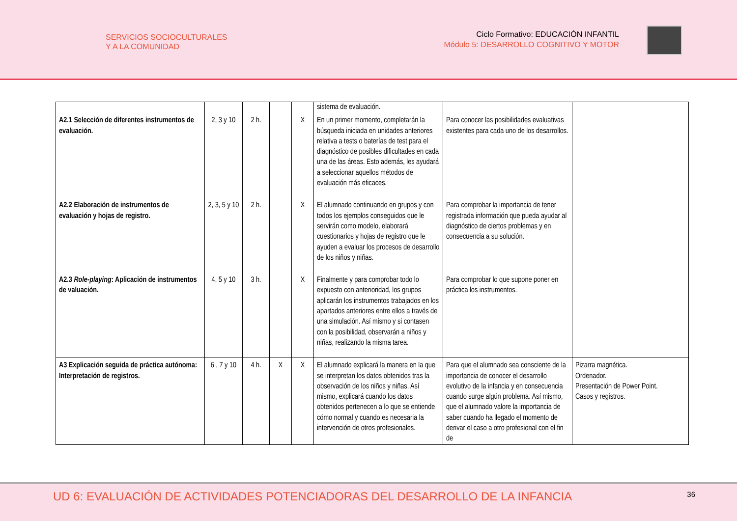SERVICIOS SOCIOCULTURALES
Y A LA COMUNIDAD
Ciclo Formativo: EDUCACIÓN INFANTIL
Módulo 5: DESARROLLO COGNITIVO Y MOTOR
| | | | | | sistema de evaluación. | | |
| A2.1 Selección de diferentes instrumentos de evaluación. | 2, 3 y 10 | 2 h. | | X | En un primer momento, completarán la búsqueda iniciada en unidades anteriores relativa a tests o baterías de test para el diagnóstico de posibles dificultades en cada una de las áreas. Esto además, les ayudará a seleccionar aquellos métodos de evaluación más eficaces. | Para conocer las posibilidades evaluativas existentes para cada uno de los desarrollos. | |
| A2.2 Elaboración de instrumentos de evaluación y hojas de registro. | 2, 3, 5 y 10 | 2 h. | | X | El alumnado continuando en grupos y con todos los ejemplos conseguidos que le servirán como modelo, elaborará cuestionarios y hojas de registro que le ayuden a evaluar los procesos de desarrollo de los niños y niñas. | Para comprobar la importancia de tener registrada información que pueda ayudar al diagnóstico de ciertos problemas y en consecuencia a su solución. | |
| A2.3 Role-playing : Aplicación de instrumentos de valuación. | 4, 5 y 10 | 3 h. | | X | Finalmente y para comprobar todo lo expuesto con anterioridad, los grupos aplicarán los instrumentos trabajados en los apartados anteriores entre ellos a través de una simulación. Así mismo y si contasen con la posibilidad, observarán a niños y niñas, realizando la misma tarea. | Para comprobar lo que supone poner en práctica los instrumentos. | |
| A3 Explicación seguida de práctica autónoma: Interpretación de registros. | 6 , 7 y 10 | 4 h. | X | X | El alumnado explicará la manera en la que se interpretan los datos obtenidos tras la observación de los niños y niñas. Así mismo, explicará cuando los datos obtenidos pertenecen a lo que se entiende cómo normal y cuando es necesaria la intervención de otros profesionales. | Para que el alumnado sea consciente de la importancia de conocer el desarrollo evolutivo de la infancia y en consecuencia cuando surge algún problema. Así mismo, que el alumnado valore la importancia de saber cuando ha llegado el momento de derivar el caso a otro profesional con el fin de | Pizarra magnética. Ordenador. Presentación de Power Point. Casos y registros. |
UD 6: EVALUACIÓN DE ACTIVIDADES POTENCIADORAS DEL DESARROLLO DE LA INFANCIA
36